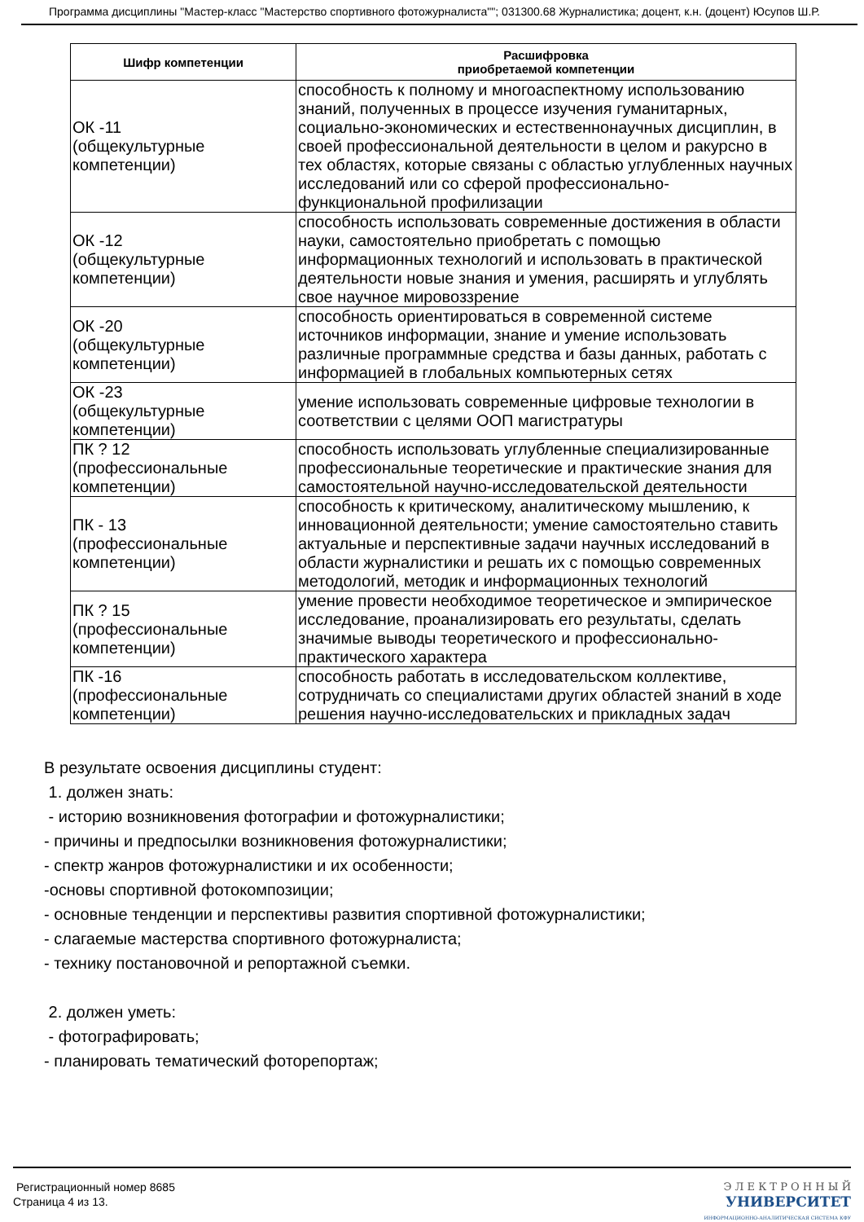Программа дисциплины "Мастер-класс "Мастерство спортивного фотожурналиста""; 031300.68 Журналистика; доцент, к.н. (доцент) Юсупов Ш.Р.
| Шифр компетенции | Расшифровка приобретаемой компетенции |
| --- | --- |
| ОК -11 (общекультурные компетенции) | способность к полному и многоаспектному использованию знаний, полученных в процессе изучения гуманитарных, социально-экономических и естественнонаучных дисциплин, в своей профессиональной деятельности в целом и ракурсно в тех областях, которые связаны с областью углубленных научных исследований или со сферой профессионально-функциональной профилизации |
| ОК -12 (общекультурные компетенции) | способность использовать современные достижения в области науки, самостоятельно приобретать с помощью информационных технологий и использовать в практической деятельности новые знания и умения, расширять и углублять свое научное мировоззрение |
| ОК -20 (общекультурные компетенции) | способность ориентироваться в современной системе источников информации, знание и умение использовать различные программные средства и базы данных, работать с информацией в глобальных компьютерных сетях |
| ОК -23 (общекультурные компетенции) | умение использовать современные цифровые технологии в соответствии с целями ООП магистратуры |
| ПК ? 12 (профессиональные компетенции) | способность использовать углубленные специализированные профессиональные теоретические и практические знания для самостоятельной научно-исследовательской деятельности |
| ПК - 13 (профессиональные компетенции) | способность к критическому, аналитическому мышлению, к инновационной деятельности; умение самостоятельно ставить актуальные и перспективные задачи научных исследований в области журналистики и решать их с помощью современных методологий, методик и информационных технологий |
| ПК ? 15 (профессиональные компетенции) | умение провести необходимое теоретическое и эмпирическое исследование, проанализировать его результаты, сделать значимые выводы теоретического и профессионально-практического характера |
| ПК -16 (профессиональные компетенции) | способность работать в исследовательском коллективе, сотрудничать со специалистами других областей знаний в ходе решения научно-исследовательских и прикладных задач |
В результате освоения дисциплины студент:
1. должен знать:
- историю возникновения фотографии и фотожурналистики;
- причины и предпосылки возникновения фотожурналистики;
- спектр жанров фотожурналистики и их особенности;
-основы спортивной фотокомпозиции;
- основные тенденции и перспективы развития спортивной фотожурналистики;
- слагаемые мастерства спортивного фотожурналиста;
- технику постановочной и репортажной съемки.
2. должен уметь:
- фотографировать;
- планировать тематический фоторепортаж;
Регистрационный номер 8685
Страница 4 из 13.
Э Л Е К Т Р О Н Н Ы Й
УНИВЕРСИТЕТ
ИНФОРМАЦИОННО-АНАЛИТИЧЕСКАЯ СИСТЕМА КФУ